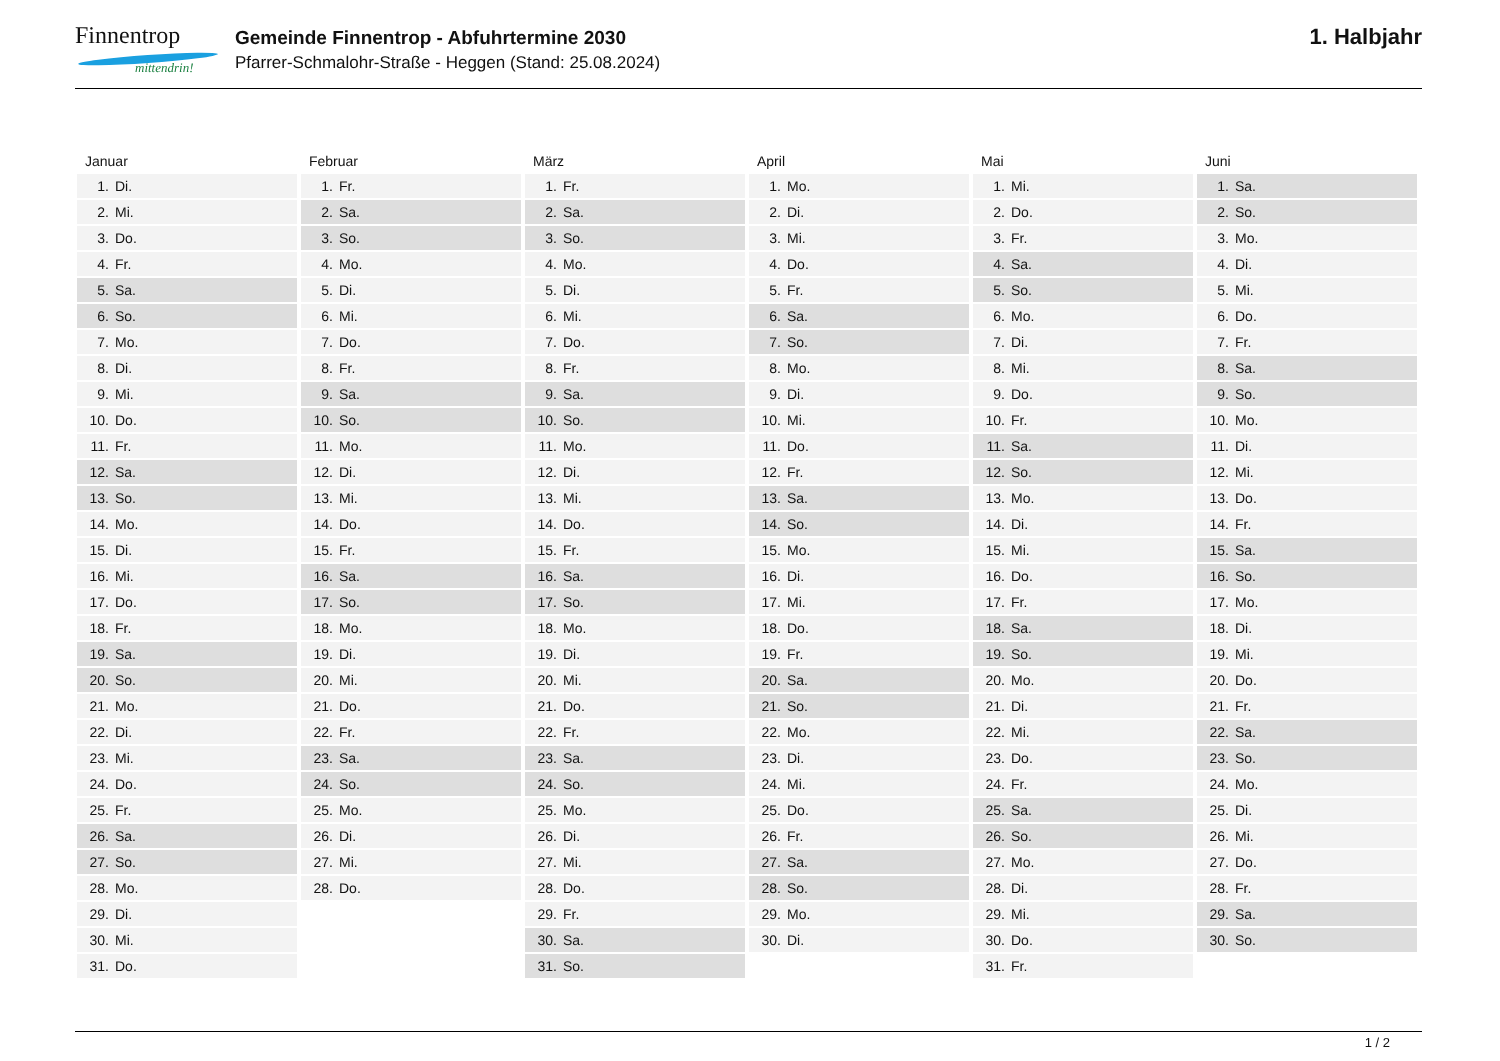Finnentrop
mittendrin!
Gemeinde Finnentrop - Abfuhrtermine 2030
Pfarrer-Schmalohr-Straße - Heggen (Stand: 25.08.2024)
1. Halbjahr
Januar
| 1. | Di. |
| 2. | Mi. |
| 3. | Do. |
| 4. | Fr. |
| 5. | Sa. |
| 6. | So. |
| 7. | Mo. |
| 8. | Di. |
| 9. | Mi. |
| 10. | Do. |
| 11. | Fr. |
| 12. | Sa. |
| 13. | So. |
| 14. | Mo. |
| 15. | Di. |
| 16. | Mi. |
| 17. | Do. |
| 18. | Fr. |
| 19. | Sa. |
| 20. | So. |
| 21. | Mo. |
| 22. | Di. |
| 23. | Mi. |
| 24. | Do. |
| 25. | Fr. |
| 26. | Sa. |
| 27. | So. |
| 28. | Mo. |
| 29. | Di. |
| 30. | Mi. |
| 31. | Do. |
Februar
| 1. | Fr. |
| 2. | Sa. |
| 3. | So. |
| 4. | Mo. |
| 5. | Di. |
| 6. | Mi. |
| 7. | Do. |
| 8. | Fr. |
| 9. | Sa. |
| 10. | So. |
| 11. | Mo. |
| 12. | Di. |
| 13. | Mi. |
| 14. | Do. |
| 15. | Fr. |
| 16. | Sa. |
| 17. | So. |
| 18. | Mo. |
| 19. | Di. |
| 20. | Mi. |
| 21. | Do. |
| 22. | Fr. |
| 23. | Sa. |
| 24. | So. |
| 25. | Mo. |
| 26. | Di. |
| 27. | Mi. |
| 28. | Do. |
März
| 1. | Fr. |
| 2. | Sa. |
| 3. | So. |
| 4. | Mo. |
| 5. | Di. |
| 6. | Mi. |
| 7. | Do. |
| 8. | Fr. |
| 9. | Sa. |
| 10. | So. |
| 11. | Mo. |
| 12. | Di. |
| 13. | Mi. |
| 14. | Do. |
| 15. | Fr. |
| 16. | Sa. |
| 17. | So. |
| 18. | Mo. |
| 19. | Di. |
| 20. | Mi. |
| 21. | Do. |
| 22. | Fr. |
| 23. | Sa. |
| 24. | So. |
| 25. | Mo. |
| 26. | Di. |
| 27. | Mi. |
| 28. | Do. |
| 29. | Fr. |
| 30. | Sa. |
| 31. | So. |
April
| 1. | Mo. |
| 2. | Di. |
| 3. | Mi. |
| 4. | Do. |
| 5. | Fr. |
| 6. | Sa. |
| 7. | So. |
| 8. | Mo. |
| 9. | Di. |
| 10. | Mi. |
| 11. | Do. |
| 12. | Fr. |
| 13. | Sa. |
| 14. | So. |
| 15. | Mo. |
| 16. | Di. |
| 17. | Mi. |
| 18. | Do. |
| 19. | Fr. |
| 20. | Sa. |
| 21. | So. |
| 22. | Mo. |
| 23. | Di. |
| 24. | Mi. |
| 25. | Do. |
| 26. | Fr. |
| 27. | Sa. |
| 28. | So. |
| 29. | Mo. |
| 30. | Di. |
Mai
| 1. | Mi. |
| 2. | Do. |
| 3. | Fr. |
| 4. | Sa. |
| 5. | So. |
| 6. | Mo. |
| 7. | Di. |
| 8. | Mi. |
| 9. | Do. |
| 10. | Fr. |
| 11. | Sa. |
| 12. | So. |
| 13. | Mo. |
| 14. | Di. |
| 15. | Mi. |
| 16. | Do. |
| 17. | Fr. |
| 18. | Sa. |
| 19. | So. |
| 20. | Mo. |
| 21. | Di. |
| 22. | Mi. |
| 23. | Do. |
| 24. | Fr. |
| 25. | Sa. |
| 26. | So. |
| 27. | Mo. |
| 28. | Di. |
| 29. | Mi. |
| 30. | Do. |
| 31. | Fr. |
Juni
| 1. | Sa. |
| 2. | So. |
| 3. | Mo. |
| 4. | Di. |
| 5. | Mi. |
| 6. | Do. |
| 7. | Fr. |
| 8. | Sa. |
| 9. | So. |
| 10. | Mo. |
| 11. | Di. |
| 12. | Mi. |
| 13. | Do. |
| 14. | Fr. |
| 15. | Sa. |
| 16. | So. |
| 17. | Mo. |
| 18. | Di. |
| 19. | Mi. |
| 20. | Do. |
| 21. | Fr. |
| 22. | Sa. |
| 23. | So. |
| 24. | Mo. |
| 25. | Di. |
| 26. | Mi. |
| 27. | Do. |
| 28. | Fr. |
| 29. | Sa. |
| 30. | So. |
1 / 2